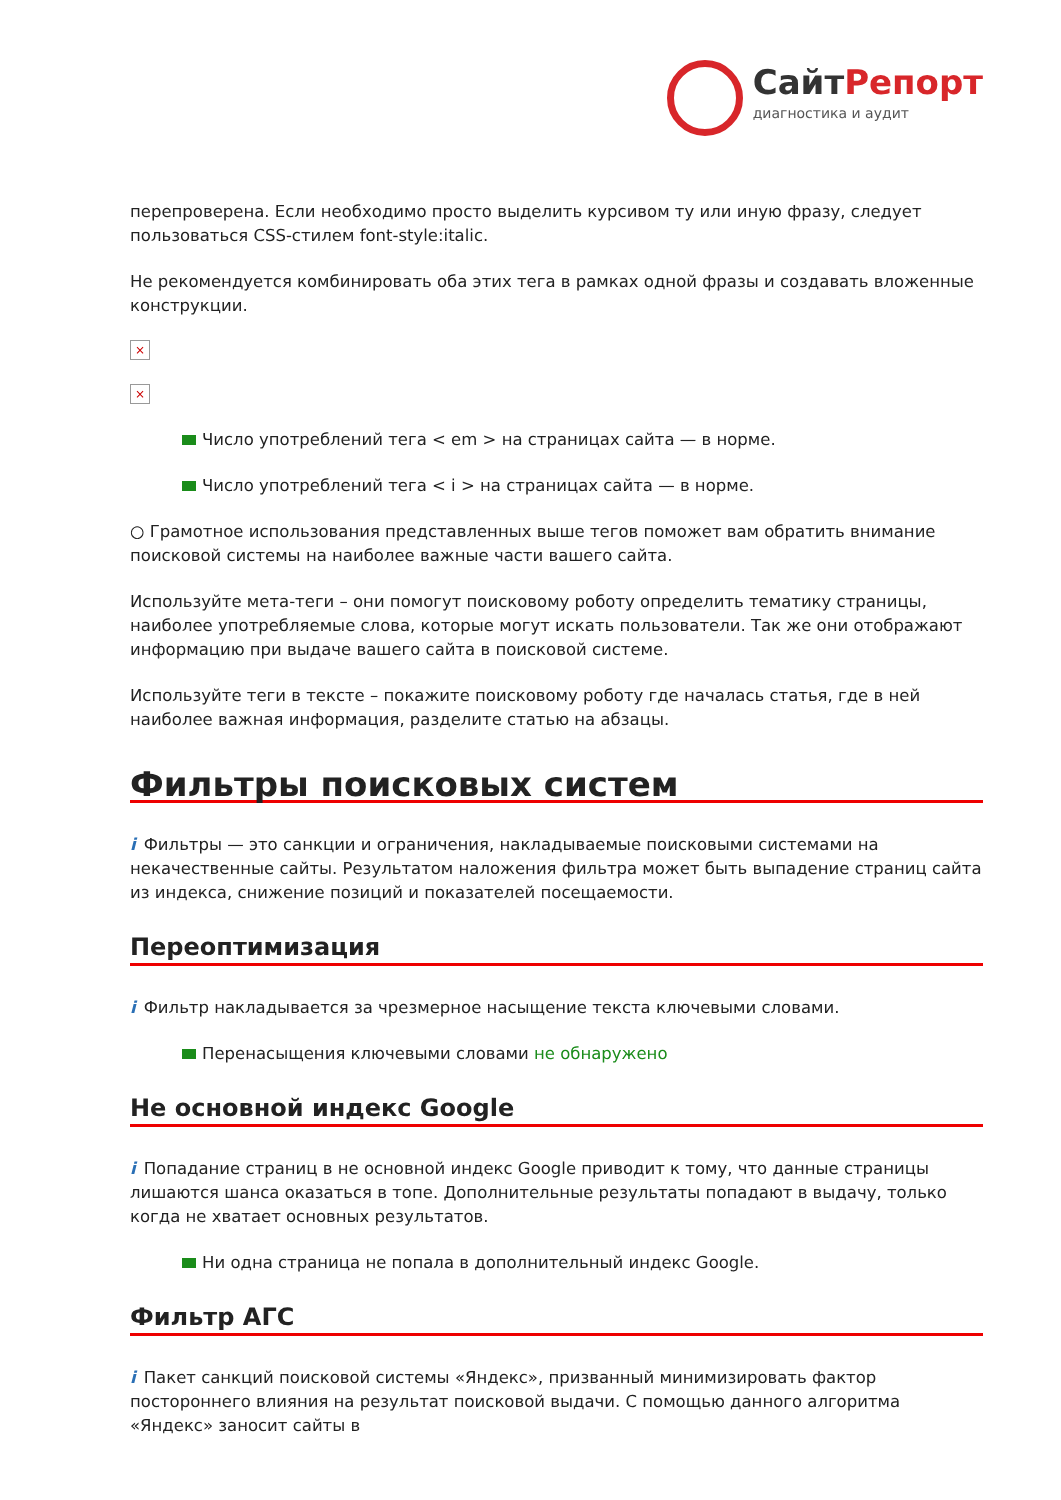СайтРепорт
диагностика и аудит
перепроверена. Если необходимо просто выделить курсивом ту или иную фразу, следует пользоваться CSS-стилем font-style:italic.
Не рекомендуется комбинировать оба этих тега в рамках одной фразы и создавать вложенные конструкции.
×
×
Число употреблений тега < em > на страницах сайта — в норме.
Число употреблений тега < i > на страницах сайта — в норме.
○ Грамотное использования представленных выше тегов поможет вам обратить внимание поисковой системы на наиболее важные части вашего сайта.
Используйте мета-теги – они помогут поисковому роботу определить тематику страницы, наиболее употребляемые слова, которые могут искать пользователи. Так же они отображают информацию при выдаче вашего сайта в поисковой системе.
Используйте теги в тексте – покажите поисковому роботу где началась статья, где в ней наиболее важная информация, разделите статью на абзацы.
Фильтры поисковых систем
i Фильтры — это санкции и ограничения, накладываемые поисковыми системами на некачественные сайты. Результатом наложения фильтра может быть выпадение страниц сайта из индекса, снижение позиций и показателей посещаемости.
Переоптимизация
i Фильтр накладывается за чрезмерное насыщение текста ключевыми словами.
Перенасыщения ключевыми словами не обнаружено
Не основной индекс Google
i Попадание страниц в не основной индекс Google приводит к тому, что данные страницы лишаются шанса оказаться в топе. Дополнительные результаты попадают в выдачу, только когда не хватает основных результатов.
Ни одна страница не попала в дополнительный индекс Google.
Фильтр АГС
i Пакет санкций поисковой системы «Яндекс», призванный минимизировать фактор постороннего влияния на результат поисковой выдачи. С помощью данного алгоритма «Яндекс» заносит сайты в